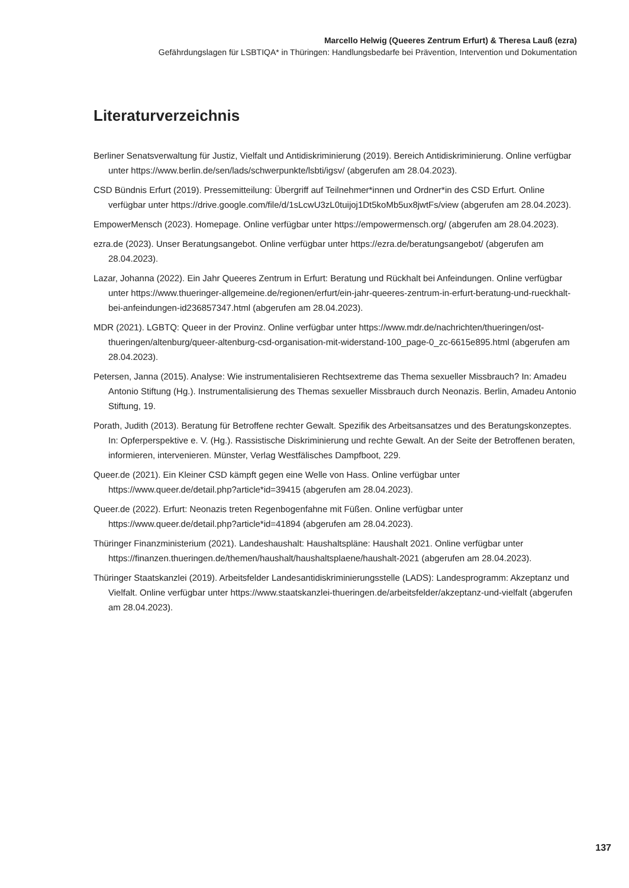Marcello Helwig (Queeres Zentrum Erfurt) & Theresa Lauß (ezra)
Gefährdungslagen für LSBTIQA* in Thüringen: Handlungsbedarfe bei Prävention, Intervention und Dokumentation
Literaturverzeichnis
Berliner Senatsverwaltung für Justiz, Vielfalt und Antidiskriminierung (2019). Bereich Antidiskriminierung. Online verfügbar unter https://www.berlin.de/sen/lads/schwerpunkte/lsbti/igsv/ (abgerufen am 28.04.2023).
CSD Bündnis Erfurt (2019). Pressemitteilung: Übergriff auf Teilnehmer*innen und Ordner*in des CSD Erfurt. Online verfügbar unter https://drive.google.com/file/d/1sLcwU3zL0tuijoj1Dt5koMb5ux8jwtFs/view (abgerufen am 28.04.2023).
EmpowerMensch (2023). Homepage. Online verfügbar unter https://empowermensch.org/ (abgerufen am 28.04.2023).
ezra.de (2023). Unser Beratungsangebot. Online verfügbar unter https://ezra.de/beratungsangebot/ (abgerufen am 28.04.2023).
Lazar, Johanna (2022). Ein Jahr Queeres Zentrum in Erfurt: Beratung und Rückhalt bei Anfeindungen. Online verfügbar unter https://www.thueringer-allgemeine.de/regionen/erfurt/ein-jahr-queeres-zentrum-in-erfurt-beratung-und-rueckhalt-bei-anfeindungen-id236857347.html (abgerufen am 28.04.2023).
MDR (2021). LGBTQ: Queer in der Provinz. Online verfügbar unter https://www.mdr.de/nachrichten/thueringen/ost-thueringen/altenburg/queer-altenburg-csd-organisation-mit-widerstand-100_page-0_zc-6615e895.html (abgerufen am 28.04.2023).
Petersen, Janna (2015). Analyse: Wie instrumentalisieren Rechtsextreme das Thema sexueller Missbrauch? In: Amadeu Antonio Stiftung (Hg.). Instrumentalisierung des Themas sexueller Missbrauch durch Neonazis. Berlin, Amadeu Antonio Stiftung, 19.
Porath, Judith (2013). Beratung für Betroffene rechter Gewalt. Spezifik des Arbeitsansatzes und des Beratungskonzeptes. In: Opferperspektive e. V. (Hg.). Rassistische Diskriminierung und rechte Gewalt. An der Seite der Betroffenen beraten, informieren, intervenieren. Münster, Verlag Westfälisches Dampfboot, 229.
Queer.de (2021). Ein Kleiner CSD kämpft gegen eine Welle von Hass. Online verfügbar unter https://www.queer.de/detail.php?article*id=39415 (abgerufen am 28.04.2023).
Queer.de (2022). Erfurt: Neonazis treten Regenbogenfahne mit Füßen. Online verfügbar unter https://www.queer.de/detail.php?article*id=41894 (abgerufen am 28.04.2023).
Thüringer Finanzministerium (2021). Landeshaushalt: Haushaltspläne: Haushalt 2021. Online verfügbar unter https://finanzen.thueringen.de/themen/haushalt/haushaltsplaene/haushalt-2021 (abgerufen am 28.04.2023).
Thüringer Staatskanzlei (2019). Arbeitsfelder Landesantidiskriminierungsstelle (LADS): Landesprogramm: Akzeptanz und Vielfalt. Online verfügbar unter https://www.staatskanzlei-thueringen.de/arbeitsfelder/akzeptanz-und-vielfalt (abgerufen am 28.04.2023).
137